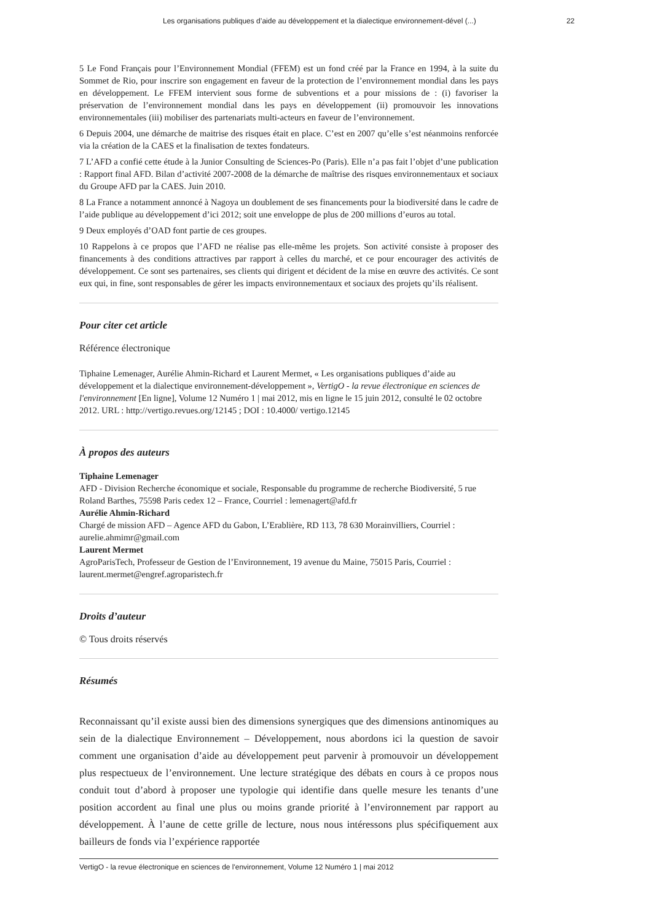Les organisations publiques d’aide au développement et la dialectique environnement-dével (...) 22
5 Le Fond Français pour l’Environnement Mondial (FFEM) est un fond créé par la France en 1994, à la suite du Sommet de Rio, pour inscrire son engagement en faveur de la protection de l’environnement mondial dans les pays en développement. Le FFEM intervient sous forme de subventions et a pour missions de : (i) favoriser la préservation de l’environnement mondial dans les pays en développement (ii) promouvoir les innovations environnementales (iii) mobiliser des partenariats multi-acteurs en faveur de l’environnement.
6 Depuis 2004, une démarche de maitrise des risques était en place. C’est en 2007 qu’elle s’est néanmoins renforcée via la création de la CAES et la finalisation de textes fondateurs.
7 L’AFD a confié cette étude à la Junior Consulting de Sciences-Po (Paris). Elle n’a pas fait l’objet d’une publication : Rapport final AFD. Bilan d’activité 2007-2008 de la démarche de maîtrise des risques environnementaux et sociaux du Groupe AFD par la CAES. Juin 2010.
8 La France a notamment annoncé à Nagoya un doublement de ses financements pour la biodiversité dans le cadre de l’aide publique au développement d’ici 2012; soit une enveloppe de plus de 200 millions d’euros au total.
9 Deux employés d’OAD font partie de ces groupes.
10 Rappelons à ce propos que l’AFD ne réalise pas elle-même les projets. Son activité consiste à proposer des financements à des conditions attractives par rapport à celles du marché, et ce pour encourager des activités de développement. Ce sont ses partenaires, ses clients qui dirigent et décident de la mise en œuvre des activités. Ce sont eux qui, in fine, sont responsables de gérer les impacts environnementaux et sociaux des projets qu’ils réalisent.
Pour citer cet article
Référence électronique
Tiphaine Lemenager, Aurélie Ahmin-Richard et Laurent Mermet, « Les organisations publiques d’aide au développement et la dialectique environnement-développement », VertigO - la revue électronique en sciences de l'environnement [En ligne], Volume 12 Numéro 1 | mai 2012, mis en ligne le 15 juin 2012, consulté le 02 octobre 2012. URL : http://vertigo.revues.org/12145 ; DOI : 10.4000/ vertigo.12145
À propos des auteurs
Tiphaine Lemenager
AFD - Division Recherche économique et sociale, Responsable du programme de recherche Biodiversité, 5 rue Roland Barthes, 75598 Paris cedex 12 – France, Courriel : lemenagert@afd.fr
Aurélie Ahmin-Richard
Chargé de mission AFD – Agence AFD du Gabon, L’Erablière, RD 113, 78 630 Morainvilliers, Courriel : aurelie.ahmimr@gmail.com
Laurent Mermet
AgroParisTech, Professeur de Gestion de l’Environnement, 19 avenue du Maine, 75015 Paris, Courriel : laurent.mermet@engref.agroparistech.fr
Droits d’auteur
© Tous droits réservés
Résumés
Reconnaissant qu’il existe aussi bien des dimensions synergiques que des dimensions antinomiques au sein de la dialectique Environnement – Développement, nous abordons ici la question de savoir comment une organisation d’aide au développement peut parvenir à promouvoir un développement plus respectueux de l’environnement. Une lecture stratégique des débats en cours à ce propos nous conduit tout d’abord à proposer une typologie qui identifie dans quelle mesure les tenants d’une position accordent au final une plus ou moins grande priorité à l’environnement par rapport au développement. À l’aune de cette grille de lecture, nous nous intéressons plus spécifiquement aux bailleurs de fonds via l’expérience rapportée
VertigO - la revue électronique en sciences de l'environnement, Volume 12 Numéro 1 | mai 2012